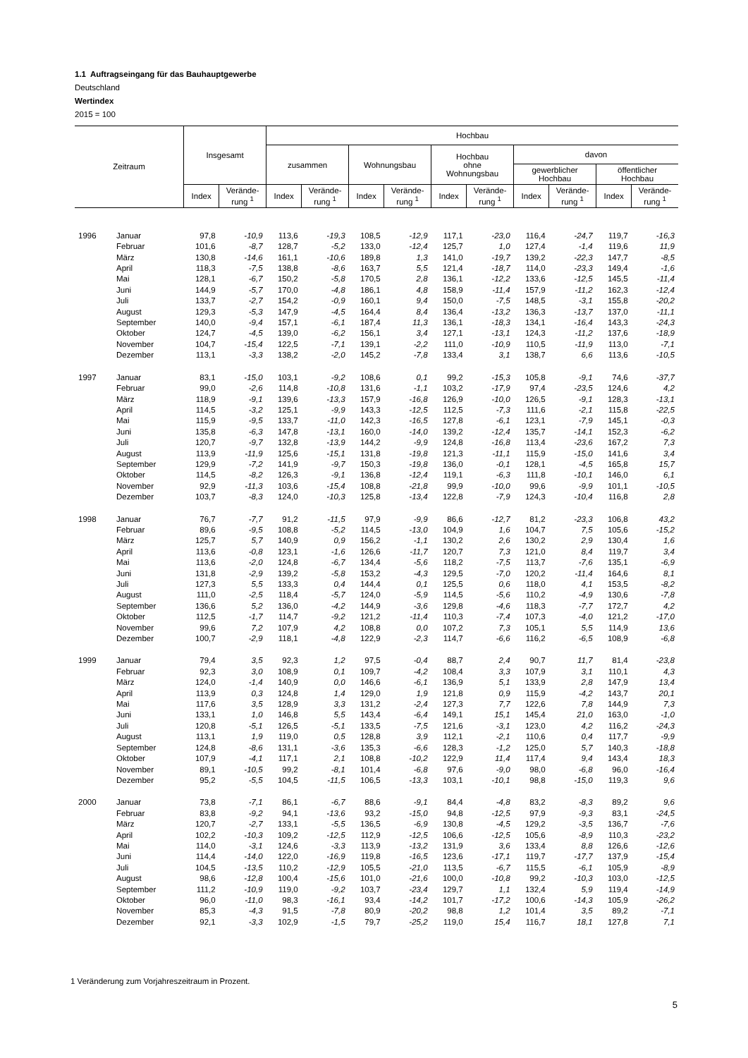1.1 Auftragseingang für das Bauhauptgewerbe
Deutschland
Wertindex
2015 = 100
| Zeitraum | | Insgesamt | | Hochbau | | | | | | | | | |
| --- | --- | --- | --- | --- | --- | --- | --- | --- | --- | --- | --- | --- | --- |
| | | | | zusammen | | Wohnungsbau | | Hochbau ohne Wohnungsbau | | davon | | | |
| | | | | | | | | | | gewerblicher Hochbau | | öffentlicher Hochbau | |
| | | Index | Verände- rung <sup>1</sup> | Index | Verände- rung <sup>1</sup> | Index | Verände- rung <sup>1</sup> | Index | Verände- rung <sup>1</sup> | Index | Verände- rung <sup>1</sup> | Index | Verände- rung <sup>1</sup> |
| 1996 | Januar | 97,8 | -10,9 | 113,6 | -19,3 | 108,5 | -12,9 | 117,1 | -23,0 | 116,4 | -24,7 | 119,7 | -16,3 |
| | Februar | 101,6 | -8,7 | 128,7 | -5,2 | 133,0 | -12,4 | 125,7 | 1,0 | 127,4 | -1,4 | 119,6 | 11,9 |
| | März | 130,8 | -14,6 | 161,1 | -10,6 | 189,8 | 1,3 | 141,0 | -19,7 | 139,2 | -22,3 | 147,7 | -8,5 |
| | April | 118,3 | -7,5 | 138,8 | -8,6 | 163,7 | 5,5 | 121,4 | -18,7 | 114,0 | -23,3 | 149,4 | -1,6 |
| | Mai | 128,1 | -6,7 | 150,2 | -5,8 | 170,5 | 2,8 | 136,1 | -12,2 | 133,6 | -12,5 | 145,5 | -11,4 |
| | Juni | 144,9 | -5,7 | 170,0 | -4,8 | 186,1 | 4,8 | 158,9 | -11,4 | 157,9 | -11,2 | 162,3 | -12,4 |
| | Juli | 133,7 | -2,7 | 154,2 | -0,9 | 160,1 | 9,4 | 150,0 | -7,5 | 148,5 | -3,1 | 155,8 | -20,2 |
| | August | 129,3 | -5,3 | 147,9 | -4,5 | 164,4 | 8,4 | 136,4 | -13,2 | 136,3 | -13,7 | 137,0 | -11,1 |
| | September | 140,0 | -9,4 | 157,1 | -6,1 | 187,4 | 11,3 | 136,1 | -18,3 | 134,1 | -16,4 | 143,3 | -24,3 |
| | Oktober | 124,7 | -4,5 | 139,0 | -6,2 | 156,1 | 3,4 | 127,1 | -13,1 | 124,3 | -11,2 | 137,6 | -18,9 |
| | November | 104,7 | -15,4 | 122,5 | -7,1 | 139,1 | -2,2 | 111,0 | -10,9 | 110,5 | -11,9 | 113,0 | -7,1 |
| | Dezember | 113,1 | -3,3 | 138,2 | -2,0 | 145,2 | -7,8 | 133,4 | 3,1 | 138,7 | 6,6 | 113,6 | -10,5 |
| 1997 | Januar | 83,1 | -15,0 | 103,1 | -9,2 | 108,6 | 0,1 | 99,2 | -15,3 | 105,8 | -9,1 | 74,6 | -37,7 |
| | Februar | 99,0 | -2,6 | 114,8 | -10,8 | 131,6 | -1,1 | 103,2 | -17,9 | 97,4 | -23,5 | 124,6 | 4,2 |
| | März | 118,9 | -9,1 | 139,6 | -13,3 | 157,9 | -16,8 | 126,9 | -10,0 | 126,5 | -9,1 | 128,3 | -13,1 |
| | April | 114,5 | -3,2 | 125,1 | -9,9 | 143,3 | -12,5 | 112,5 | -7,3 | 111,6 | -2,1 | 115,8 | -22,5 |
| | Mai | 115,9 | -9,5 | 133,7 | -11,0 | 142,3 | -16,5 | 127,8 | -6,1 | 123,1 | -7,9 | 145,1 | -0,3 |
| | Juni | 135,8 | -6,3 | 147,8 | -13,1 | 160,0 | -14,0 | 139,2 | -12,4 | 135,7 | -14,1 | 152,3 | -6,2 |
| | Juli | 120,7 | -9,7 | 132,8 | -13,9 | 144,2 | -9,9 | 124,8 | -16,8 | 113,4 | -23,6 | 167,2 | 7,3 |
| | August | 113,9 | -11,9 | 125,6 | -15,1 | 131,8 | -19,8 | 121,3 | -11,1 | 115,9 | -15,0 | 141,6 | 3,4 |
| | September | 129,9 | -7,2 | 141,9 | -9,7 | 150,3 | -19,8 | 136,0 | -0,1 | 128,1 | -4,5 | 165,8 | 15,7 |
| | Oktober | 114,5 | -8,2 | 126,3 | -9,1 | 136,8 | -12,4 | 119,1 | -6,3 | 111,8 | -10,1 | 146,0 | 6,1 |
| | November | 92,9 | -11,3 | 103,6 | -15,4 | 108,8 | -21,8 | 99,9 | -10,0 | 99,6 | -9,9 | 101,1 | -10,5 |
| | Dezember | 103,7 | -8,3 | 124,0 | -10,3 | 125,8 | -13,4 | 122,8 | -7,9 | 124,3 | -10,4 | 116,8 | 2,8 |
| 1998 | Januar | 76,7 | -7,7 | 91,2 | -11,5 | 97,9 | -9,9 | 86,6 | -12,7 | 81,2 | -23,3 | 106,8 | 43,2 |
| | Februar | 89,6 | -9,5 | 108,8 | -5,2 | 114,5 | -13,0 | 104,9 | 1,6 | 104,7 | 7,5 | 105,6 | -15,2 |
| | März | 125,7 | 5,7 | 140,9 | 0,9 | 156,2 | -1,1 | 130,2 | 2,6 | 130,2 | 2,9 | 130,4 | 1,6 |
| | April | 113,6 | -0,8 | 123,1 | -1,6 | 126,6 | -11,7 | 120,7 | 7,3 | 121,0 | 8,4 | 119,7 | 3,4 |
| | Mai | 113,6 | -2,0 | 124,8 | -6,7 | 134,4 | -5,6 | 118,2 | -7,5 | 113,7 | -7,6 | 135,1 | -6,9 |
| | Juni | 131,8 | -2,9 | 139,2 | -5,8 | 153,2 | -4,3 | 129,5 | -7,0 | 120,2 | -11,4 | 164,6 | 8,1 |
| | Juli | 127,3 | 5,5 | 133,3 | 0,4 | 144,4 | 0,1 | 125,5 | 0,6 | 118,0 | 4,1 | 153,5 | -8,2 |
| | August | 111,0 | -2,5 | 118,4 | -5,7 | 124,0 | -5,9 | 114,5 | -5,6 | 110,2 | -4,9 | 130,6 | -7,8 |
| | September | 136,6 | 5,2 | 136,0 | -4,2 | 144,9 | -3,6 | 129,8 | -4,6 | 118,3 | -7,7 | 172,7 | 4,2 |
| | Oktober | 112,5 | -1,7 | 114,7 | -9,2 | 121,2 | -11,4 | 110,3 | -7,4 | 107,3 | -4,0 | 121,2 | -17,0 |
| | November | 99,6 | 7,2 | 107,9 | 4,2 | 108,8 | 0,0 | 107,2 | 7,3 | 105,1 | 5,5 | 114,9 | 13,6 |
| | Dezember | 100,7 | -2,9 | 118,1 | -4,8 | 122,9 | -2,3 | 114,7 | -6,6 | 116,2 | -6,5 | 108,9 | -6,8 |
| 1999 | Januar | 79,4 | 3,5 | 92,3 | 1,2 | 97,5 | -0,4 | 88,7 | 2,4 | 90,7 | 11,7 | 81,4 | -23,8 |
| | Februar | 92,3 | 3,0 | 108,9 | 0,1 | 109,7 | -4,2 | 108,4 | 3,3 | 107,9 | 3,1 | 110,1 | 4,3 |
| | März | 124,0 | -1,4 | 140,9 | 0,0 | 146,6 | -6,1 | 136,9 | 5,1 | 133,9 | 2,8 | 147,9 | 13,4 |
| | April | 113,9 | 0,3 | 124,8 | 1,4 | 129,0 | 1,9 | 121,8 | 0,9 | 115,9 | -4,2 | 143,7 | 20,1 |
| | Mai | 117,6 | 3,5 | 128,9 | 3,3 | 131,2 | -2,4 | 127,3 | 7,7 | 122,6 | 7,8 | 144,9 | 7,3 |
| | Juni | 133,1 | 1,0 | 146,8 | 5,5 | 143,4 | -6,4 | 149,1 | 15,1 | 145,4 | 21,0 | 163,0 | -1,0 |
| | Juli | 120,8 | -5,1 | 126,5 | -5,1 | 133,5 | -7,5 | 121,6 | -3,1 | 123,0 | 4,2 | 116,2 | -24,3 |
| | August | 113,1 | 1,9 | 119,0 | 0,5 | 128,8 | 3,9 | 112,1 | -2,1 | 110,6 | 0,4 | 117,7 | -9,9 |
| | September | 124,8 | -8,6 | 131,1 | -3,6 | 135,3 | -6,6 | 128,3 | -1,2 | 125,0 | 5,7 | 140,3 | -18,8 |
| | Oktober | 107,9 | -4,1 | 117,1 | 2,1 | 108,8 | -10,2 | 122,9 | 11,4 | 117,4 | 9,4 | 143,4 | 18,3 |
| | November | 89,1 | -10,5 | 99,2 | -8,1 | 101,4 | -6,8 | 97,6 | -9,0 | 98,0 | -6,8 | 96,0 | -16,4 |
| | Dezember | 95,2 | -5,5 | 104,5 | -11,5 | 106,5 | -13,3 | 103,1 | -10,1 | 98,8 | -15,0 | 119,3 | 9,6 |
| 2000 | Januar | 73,8 | -7,1 | 86,1 | -6,7 | 88,6 | -9,1 | 84,4 | -4,8 | 83,2 | -8,3 | 89,2 | 9,6 |
| | Februar | 83,8 | -9,2 | 94,1 | -13,6 | 93,2 | -15,0 | 94,8 | -12,5 | 97,9 | -9,3 | 83,1 | -24,5 |
| | März | 120,7 | -2,7 | 133,1 | -5,5 | 136,5 | -6,9 | 130,8 | -4,5 | 129,2 | -3,5 | 136,7 | -7,6 |
| | April | 102,2 | -10,3 | 109,2 | -12,5 | 112,9 | -12,5 | 106,6 | -12,5 | 105,6 | -8,9 | 110,3 | -23,2 |
| | Mai | 114,0 | -3,1 | 124,6 | -3,3 | 113,9 | -13,2 | 131,9 | 3,6 | 133,4 | 8,8 | 126,6 | -12,6 |
| | Juni | 114,4 | -14,0 | 122,0 | -16,9 | 119,8 | -16,5 | 123,6 | -17,1 | 119,7 | -17,7 | 137,9 | -15,4 |
| | Juli | 104,5 | -13,5 | 110,2 | -12,9 | 105,5 | -21,0 | 113,5 | -6,7 | 115,5 | -6,1 | 105,9 | -8,9 |
| | August | 98,6 | -12,8 | 100,4 | -15,6 | 101,0 | -21,6 | 100,0 | -10,8 | 99,2 | -10,3 | 103,0 | -12,5 |
| | September | 111,2 | -10,9 | 119,0 | -9,2 | 103,7 | -23,4 | 129,7 | 1,1 | 132,4 | 5,9 | 119,4 | -14,9 |
| | Oktober | 96,0 | -11,0 | 98,3 | -16,1 | 93,4 | -14,2 | 101,7 | -17,2 | 100,6 | -14,3 | 105,9 | -26,2 |
| | November | 85,3 | -4,3 | 91,5 | -7,8 | 80,9 | -20,2 | 98,8 | 1,2 | 101,4 | 3,5 | 89,2 | -7,1 |
| | Dezember | 92,1 | -3,3 | 102,9 | -1,5 | 79,7 | -25,2 | 119,0 | 15,4 | 116,7 | 18,1 | 127,8 | 7,1 |
1 Veränderung zum Vorjahreszeitraum in Prozent.
5